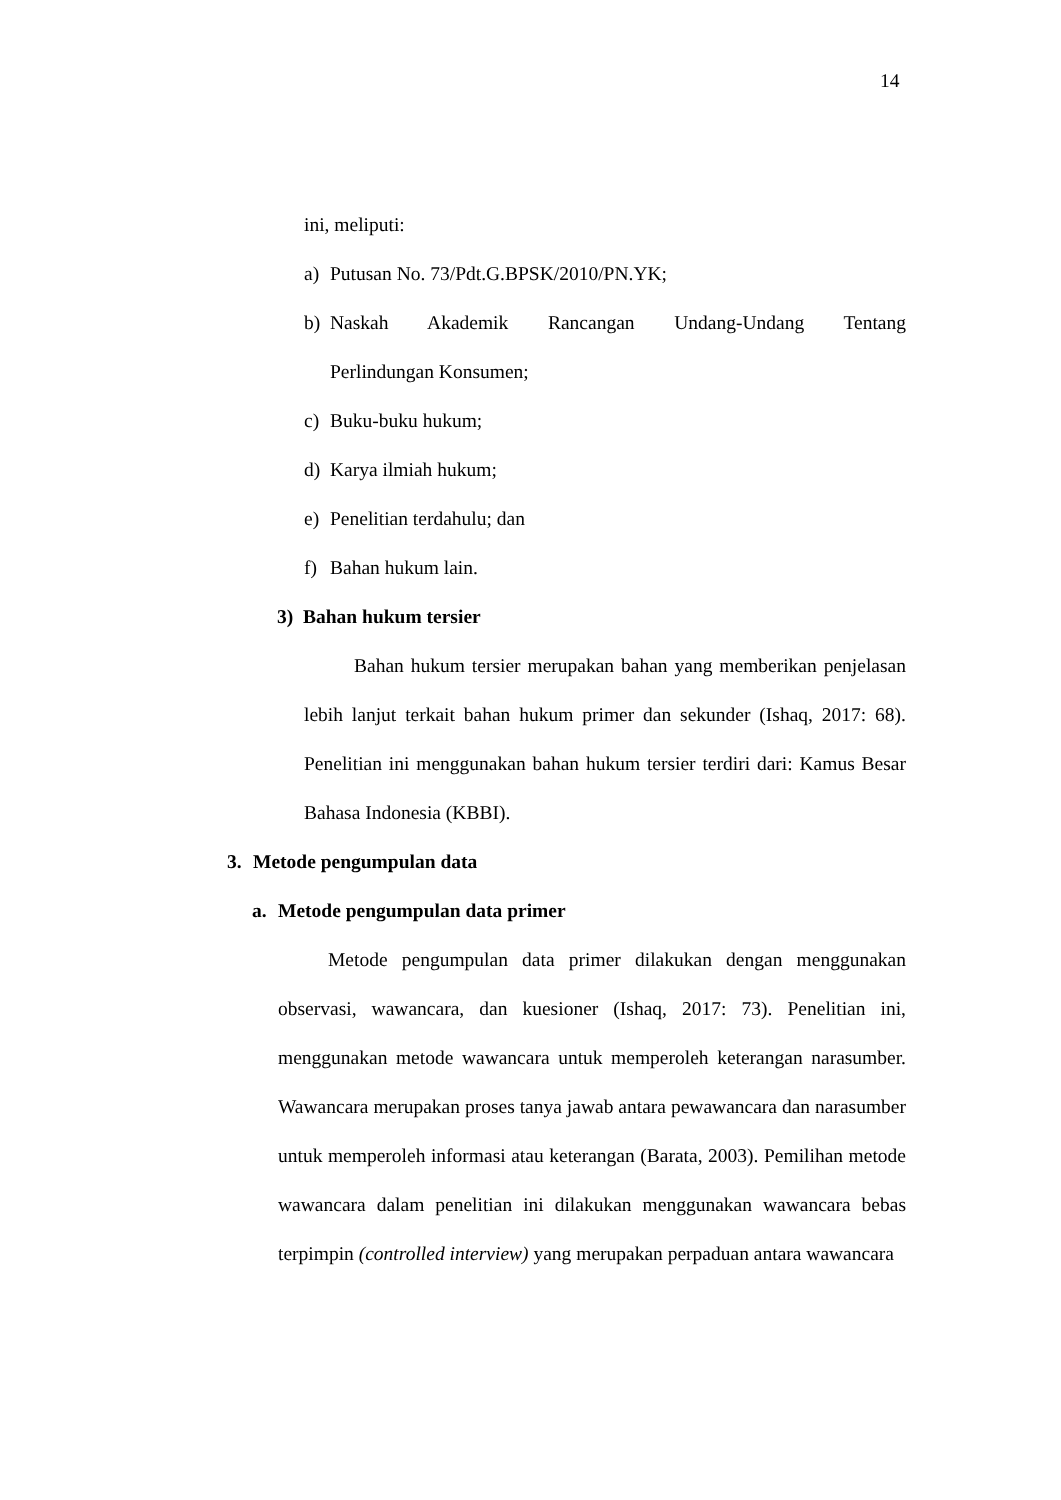14
ini, meliputi:
a) Putusan No. 73/Pdt.G.BPSK/2010/PN.YK;
b) Naskah Akademik Rancangan Undang-Undang Tentang
Perlindungan Konsumen;
c) Buku-buku hukum;
d) Karya ilmiah hukum;
e) Penelitian terdahulu; dan
f) Bahan hukum lain.
3) Bahan hukum tersier
Bahan hukum tersier merupakan bahan yang memberikan penjelasan lebih lanjut terkait bahan hukum primer dan sekunder (Ishaq, 2017: 68). Penelitian ini menggunakan bahan hukum tersier terdiri dari: Kamus Besar Bahasa Indonesia (KBBI).
3. Metode pengumpulan data
a. Metode pengumpulan data primer
Metode pengumpulan data primer dilakukan dengan menggunakan observasi, wawancara, dan kuesioner (Ishaq, 2017: 73). Penelitian ini, menggunakan metode wawancara untuk memperoleh keterangan narasumber. Wawancara merupakan proses tanya jawab antara pewawancara dan narasumber untuk memperoleh informasi atau keterangan (Barata, 2003). Pemilihan metode wawancara dalam penelitian ini dilakukan menggunakan wawancara bebas terpimpin (controlled interview) yang merupakan perpaduan antara wawancara